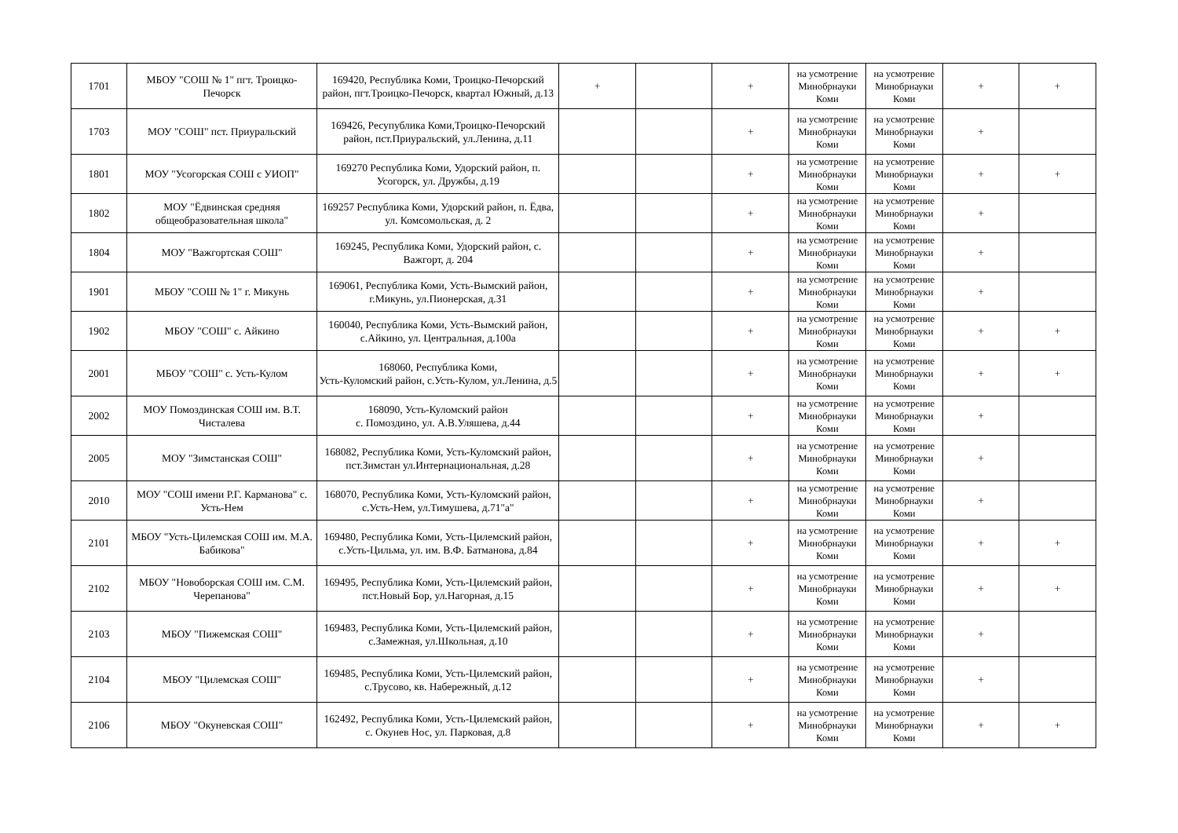| 1701 | МБОУ "СОШ № 1" пгт. Троицко-Печорск | 169420, Республика Коми, Троицко-Печорский район, пгт.Троицко-Печорск, квартал Южный, д.13 | + | | + | на усмотрение Минобрнауки Коми | на усмотрение Минобрнауки Коми | + | + |
| 1703 | МОУ "СОШ" пст. Приуральский | 169426, Ресупублика Коми,Троицко-Печорский район, пст.Приуральский, ул.Ленина, д.11 | | | + | на усмотрение Минобрнауки Коми | на усмотрение Минобрнауки Коми | + | |
| 1801 | МОУ "Усогорская СОШ с УИОП" | 169270 Республика Коми, Удорский район, п. Усогорск, ул. Дружбы, д.19 | | | + | на усмотрение Минобрнауки Коми | на усмотрение Минобрнауки Коми | + | + |
| 1802 | МОУ "Ёдвинская средняя общеобразовательная школа" | 169257 Республика Коми, Удорский район, п. Ёдва, ул. Комсомольская, д. 2 | | | + | на усмотрение Минобрнауки Коми | на усмотрение Минобрнауки Коми | + | |
| 1804 | МОУ "Важгортская СОШ" | 169245, Республика Коми, Удорский район, с. Важгорт, д. 204 | | | + | на усмотрение Минобрнауки Коми | на усмотрение Минобрнауки Коми | + | |
| 1901 | МБОУ "СОШ № 1" г. Микунь | 169061, Республика Коми, Усть-Вымский район, г.Микунь, ул.Пионерская, д.31 | | | + | на усмотрение Минобрнауки Коми | на усмотрение Минобрнауки Коми | + | |
| 1902 | МБОУ "СОШ" с. Айкино | 160040, Республика Коми, Усть-Вымский район, с.Айкино, ул. Центральная, д.100а | | | + | на усмотрение Минобрнауки Коми | на усмотрение Минобрнауки Коми | + | + |
| 2001 | МБОУ "СОШ" с. Усть-Кулом | 168060, Республика Коми, Усть-Куломский район, с.Усть-Кулом, ул.Ленина, д.5 | | | + | на усмотрение Минобрнауки Коми | на усмотрение Минобрнауки Коми | + | + |
| 2002 | МОУ Помоздинская СОШ им. В.Т. Чисталева | 168090, Усть-Куломский район с. Помоздино, ул. А.В.Уляшева, д.44 | | | + | на усмотрение Минобрнауки Коми | на усмотрение Минобрнауки Коми | + | |
| 2005 | МОУ "Зимстанская СОШ" | 168082, Республика Коми, Усть-Куломский район, пст.Зимстан ул.Интернациональная, д.28 | | | + | на усмотрение Минобрнауки Коми | на усмотрение Минобрнауки Коми | + | |
| 2010 | МОУ "СОШ имени Р.Г. Карманова" с. Усть-Нем | 168070, Республика Коми, Усть-Куломский район, с.Усть-Нем, ул.Тимушева, д.71"а" | | | + | на усмотрение Минобрнауки Коми | на усмотрение Минобрнауки Коми | + | |
| 2101 | МБОУ "Усть-Цилемская СОШ им. М.А. Бабикова" | 169480, Республика Коми, Усть-Цилемский район, с.Усть-Цильма, ул. им. В.Ф. Батманова, д.84 | | | + | на усмотрение Минобрнауки Коми | на усмотрение Минобрнауки Коми | + | + |
| 2102 | МБОУ "Новоборская СОШ им. С.М. Черепанова" | 169495, Республика Коми, Усть-Цилемский район, пст.Новый Бор, ул.Нагорная, д.15 | | | + | на усмотрение Минобрнауки Коми | на усмотрение Минобрнауки Коми | + | + |
| 2103 | МБОУ "Пижемская СОШ" | 169483, Республика Коми, Усть-Цилемский район, с.Замежная, ул.Школьная, д.10 | | | + | на усмотрение Минобрнауки Коми | на усмотрение Минобрнауки Коми | + | |
| 2104 | МБОУ "Цилемская СОШ" | 169485, Республика Коми, Усть-Цилемский район, с.Трусово, кв. Набережный, д.12 | | | + | на усмотрение Минобрнауки Коми | на усмотрение Минобрнауки Коми | + | |
| 2106 | МБОУ "Окуневская СОШ" | 162492, Республика Коми, Усть-Цилемский район, с. Окунев Нос, ул. Парковая, д.8 | | | + | на усмотрение Минобрнауки Коми | на усмотрение Минобрнауки Коми | + | + |